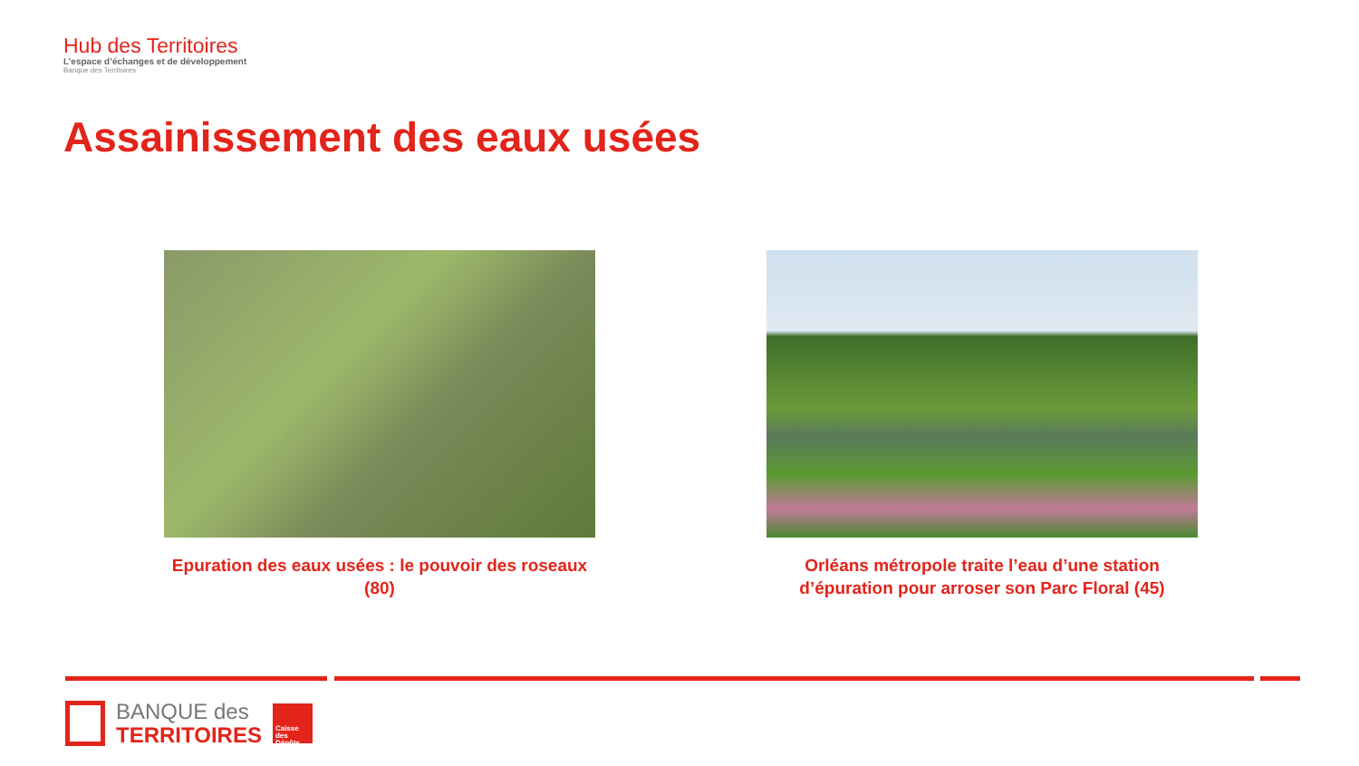Hub des Territoires
L’espace d’échanges et de développement
Banque des Territoires
Assainissement des eaux usées
Epuration des eaux usées : le pouvoir des roseaux (80)
Orléans métropole traite l’eau d’une station d’épuration pour arroser son Parc Floral (45)
BANQUE des
TERRITOIRES
Caisse des Dépôts